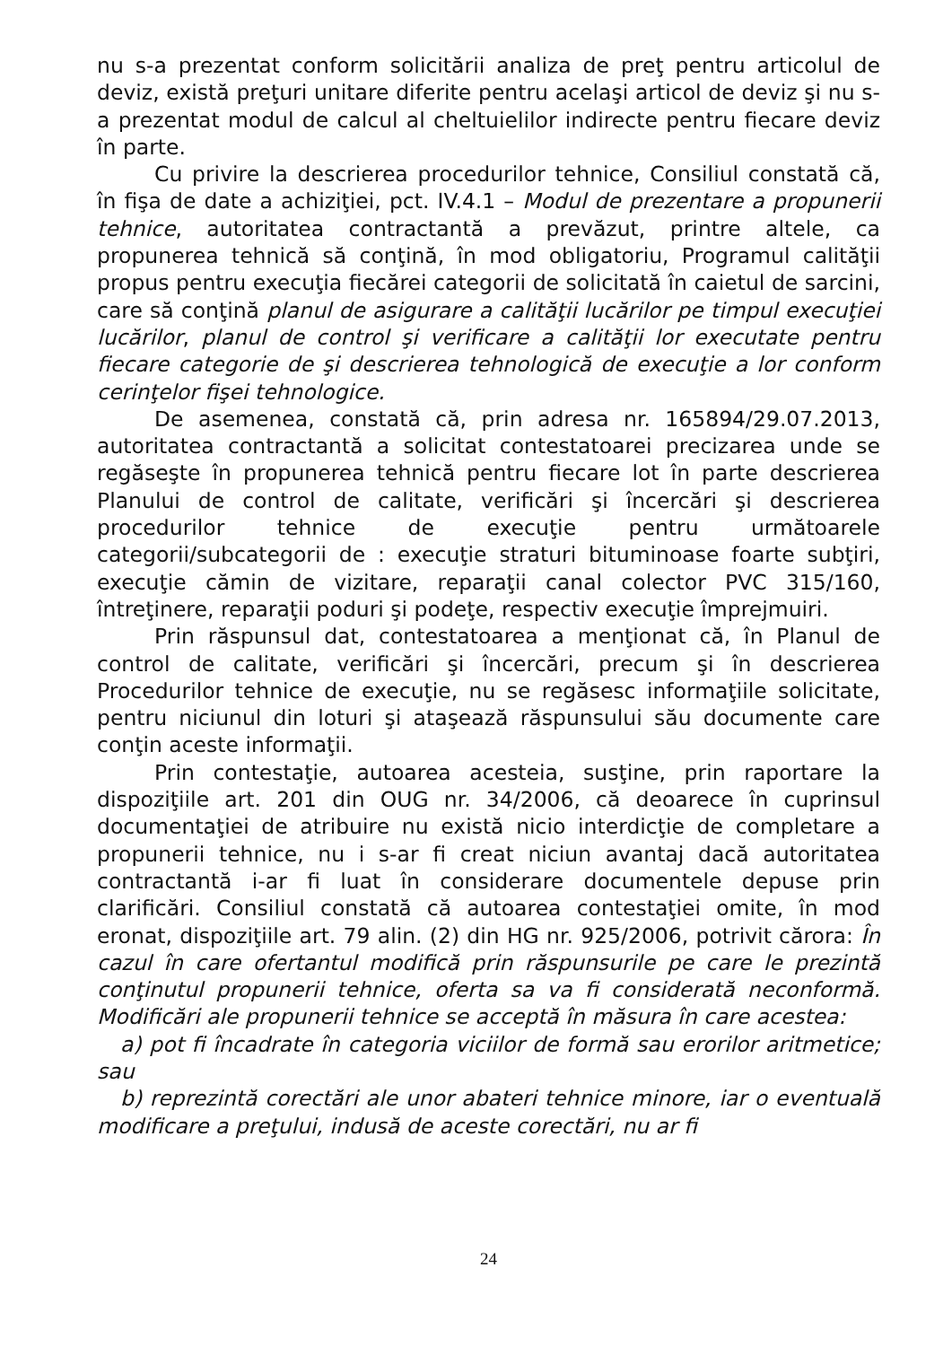nu s-a prezentat conform solicitării analiza de preţ pentru articolul de deviz, există preţuri unitare diferite pentru acelaşi articol de deviz şi nu s-a prezentat modul de calcul al cheltuielilor indirecte pentru fiecare deviz în parte.
Cu privire la descrierea procedurilor tehnice, Consiliul constată că, în fişa de date a achiziţiei, pct. IV.4.1 – Modul de prezentare a propunerii tehnice, autoritatea contractantă a prevăzut, printre altele, ca propunerea tehnică să conţină, în mod obligatoriu, Programul calităţii propus pentru execuţia fiecărei categorii de solicitată în caietul de sarcini, care să conţină planul de asigurare a calităţii lucărilor pe timpul execuţiei lucărilor, planul de control şi verificare a calităţii lor executate pentru fiecare categorie de şi descrierea tehnologică de execuţie a lor conform cerinţelor fişei tehnologice.
De asemenea, constată că, prin adresa nr. 165894/29.07.2013, autoritatea contractantă a solicitat contestatoarei precizarea unde se regăseşte în propunerea tehnică pentru fiecare lot în parte descrierea Planului de control de calitate, verificări şi încercări şi descrierea procedurilor tehnice de execuţie pentru următoarele categorii/subcategorii de : execuţie straturi bituminoase foarte subţiri, execuţie cămin de vizitare, reparaţii canal colector PVC 315/160, întreţinere, reparaţii poduri şi podeţe, respectiv execuţie împrejmuiri.
Prin răspunsul dat, contestatoarea a menţionat că, în Planul de control de calitate, verificări şi încercări, precum şi în descrierea Procedurilor tehnice de execuţie, nu se regăsesc informaţiile solicitate, pentru niciunul din loturi şi ataşează răspunsului său documente care conţin aceste informaţii.
Prin contestaţie, autoarea acesteia, susţine, prin raportare la dispoziţiile art. 201 din OUG nr. 34/2006, că deoarece în cuprinsul documentaţiei de atribuire nu există nicio interdicţie de completare a propunerii tehnice, nu i s-ar fi creat niciun avantaj dacă autoritatea contractantă i-ar fi luat în considerare documentele depuse prin clarificări. Consiliul constată că autoarea contestaţiei omite, în mod eronat, dispoziţiile art. 79 alin. (2) din HG nr. 925/2006, potrivit cărora: În cazul în care ofertantul modifică prin răspunsurile pe care le prezintă conţinutul propunerii tehnice, oferta sa va fi considerată neconformă. Modificări ale propunerii tehnice se acceptă în măsura în care acestea:
a) pot fi încadrate în categoria viciilor de formă sau erorilor aritmetice; sau
b) reprezintă corectări ale unor abateri tehnice minore, iar o eventuală modificare a preţului, indusă de aceste corectări, nu ar fi
24